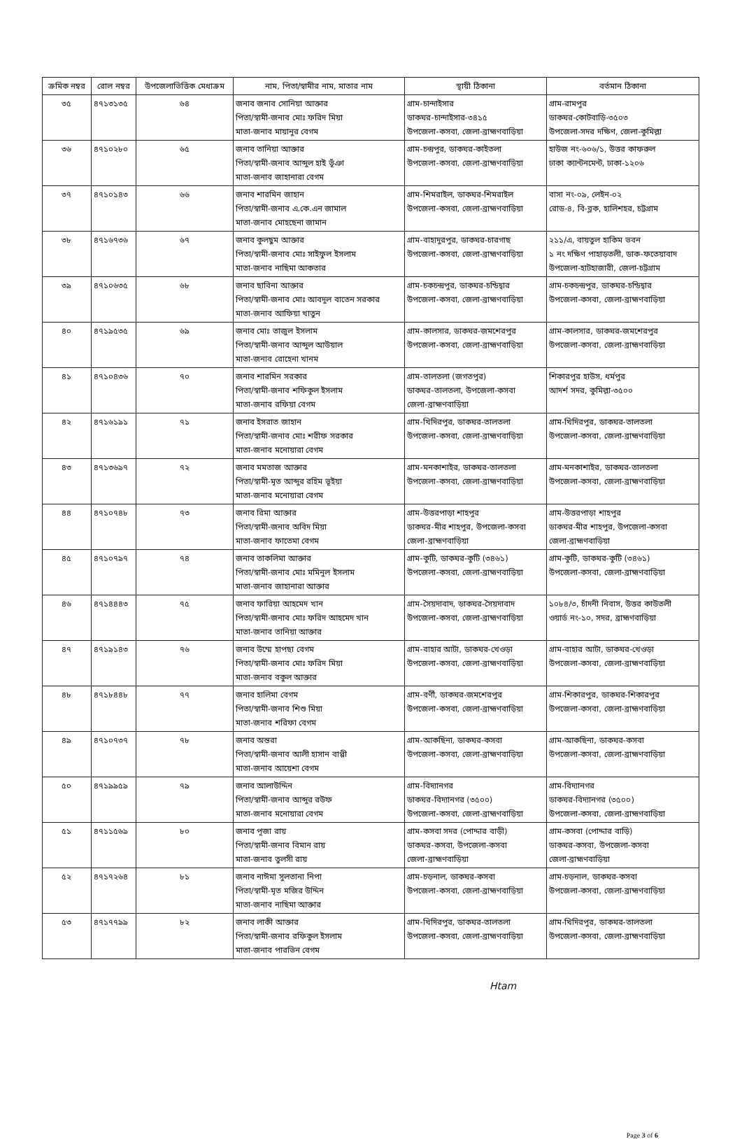| ক্রমিক নম্বর | রোল নম্বর | উপজেলাভিত্তিক মেধাক্রম | নাম, পিতা/স্বামীর নাম, মাতার নাম | স্থায়ী ঠিকানা | বর্তমান ঠিকানা |
| --- | --- | --- | --- | --- | --- |
| ৩৫ | ৪৭১৩১৩৫ | ৬৪ | জনাব জনাব সোনিয়া আক্তার পিতা/স্বামী-জনাব মোঃ ফরিদ মিয়া মাতা-জনাব মায়ানুর বেগম | গ্রাম-চান্দাইসার ডাকঘর-চান্দাইসার-৩৪১৫ উপজেলা-কসবা, জেলা-ব্রাহ্মণবাড়িয়া | গ্রাম-রামপুর ডাকঘর-কোটবাড়ি-৩৫০৩ উপজেলা-সদর দক্ষিণ, জেলা-কুমিল্লা |
| ৩৬ | ৪৭১০২৮০ | ৬৫ | জনাব তানিয়া আক্তার পিতা/স্বামী-জনাব আব্দুল হাই ভূঁঞা মাতা-জনাব জাহানারা বেগম | গ্রাম-চন্দ্রপুর, ডাকঘর-কাইতলা উপজেলা-কসবা, জেলা-ব্রাহ্মণবাড়িয়া | হাউজ নং-৬০৬/১, উত্তর কাফরুল ঢাকা ক্যান্টনমেন্ট, ঢাকা-১২০৬ |
| ৩৭ | ৪৭১০১৪৩ | ৬৬ | জনাব শারমিন জাহান পিতা/স্বামী-জনাব এ.কে.এন জামাল মাতা-জনাব মোহছেনা জামান | গ্রাম-শিমরাইল, ডাকঘর-শিমরাইল উপজেলা-কসবা, জেলা-ব্রাহ্মণবাড়িয়া | বাসা নং-০৯, লেইন-০২ রোড-৪, বি-ব্লক, হালিশহর, চট্টগ্রাম |
| ৩৮ | ৪৭১৬৭৩৬ | ৬৭ | জনাব কুলছুম আক্তার পিতা/স্বামী-জনাব মোঃ সাইফুল ইসলাম মাতা-জনাব নাছিমা আকতার | গ্রাম-বাহাদুরপুর, ডাকঘর-চারগাছ উপজেলা-কসবা, জেলা-ব্রাহ্মণবাড়িয়া | ২১১/এ, বায়তুল হাকিম ভবন ১ নং দক্ষিণ পাহাড়তলী, ডাক-ফতেয়াবাদ উপজেলা-হাটহাজারী, জেলা-চট্টগ্রাম |
| ৩৯ | ৪৭১০৬৩৫ | ৬৮ | জনাব ছাবিনা আক্তার পিতা/স্বামী-জনাব মোঃ আবদুল বাতেন সরকার মাতা-জনাব আফিয়া খাতুন | গ্রাম-চকচন্দ্রপুর, ডাকঘর-চন্ডিদ্বার উপজেলা-কসবা, জেলা-ব্রাহ্মণবাড়িয়া | গ্রাম-চকচন্দ্রপুর, ডাকঘর-চন্ডিদ্বার উপজেলা-কসবা, জেলা-ব্রাহ্মণবাড়িয়া |
| ৪০ | ৪৭১৯৫৩৫ | ৬৯ | জনাব মোঃ তাজুল ইসলাম পিতা/স্বামী-জনাব আব্দুল আউয়াল মাতা-জনাব রোহেনা খানম | গ্রাম-কালসার, ডাকঘর-জমশেরপুর উপজেলা-কসবা, জেলা-ব্রাহ্মণবাড়িয়া | গ্রাম-কালসার, ডাকঘর-জমশেরপুর উপজেলা-কসবা, জেলা-ব্রাহ্মণবাড়িয়া |
| ৪১ | ৪৭১০৪৩৬ | ৭০ | জনাব শারমিন সরকার পিতা/স্বামী-জনাব শফিকুল ইসলাম মাতা-জনাব রফিয়া বেগম | গ্রাম-তালতলা (জগতপুর) ডাকঘর-তালতলা, উপজেলা-কসবা জেলা-ব্রাহ্মণবাড়িয়া | শিকারপুর হাউস, ধর্মপুর আদর্শ সদর, কুমিল্লা-৩৫০০ |
| ৪২ | ৪৭১৬১৯১ | ৭১ | জনাব ইসরাত জাহান পিতা/স্বামী-জনাব মোঃ শরীফ সরকার মাতা-জনাব মনোয়ারা বেগম | গ্রাম-খিদিরপুর, ডাকঘর-তালতলা উপজেলা-কসবা, জেলা-ব্রাহ্মণবাড়িয়া | গ্রাম-খিদিরপুর, ডাকঘর-তালতলা উপজেলা-কসবা, জেলা-ব্রাহ্মণবাড়িয়া |
| ৪৩ | ৪৭১৩৬৯৭ | ৭২ | জনাব মমতাজ আক্তার পিতা/স্বামী-মৃত আব্দুর রহিম ভূইয়া মাতা-জনাব মনোয়ারা বেগম | গ্রাম-মনকাশাইর, ডাকঘর-তালতলা উপজেলা-কসবা, জেলা-ব্রাহ্মণবাড়িয়া | গ্রাম-মনকাশাইর, ডাকঘর-তালতলা উপজেলা-কসবা, জেলা-ব্রাহ্মণবাড়িয়া |
| ৪৪ | ৪৭১০৭৪৮ | ৭৩ | জনাব রিমা আক্তার পিতা/স্বামী-জনাব অবিদ মিয়া মাতা-জনাব ফাতেমা বেগম | গ্রাম-উত্তরপাড়া শাহপুর ডাকঘর-মীর শাহপুর, উপজেলা-কসবা জেলা-ব্রাহ্মণবাড়িয়া | গ্রাম-উত্তরপাড়া শাহপুর ডাকঘর-মীর শাহপুর, উপজেলা-কসবা জেলা-ব্রাহ্মণবাড়িয়া |
| ৪৫ | ৪৭১০৭৯৭ | ৭৪ | জনাব তাকলিমা আক্তার পিতা/স্বামী-জনাব মোঃ মমিনুল ইসলাম মাতা-জনাব জাহানারা আক্তার | গ্রাম-কুটি, ডাকঘর-কুটি (৩৪৬১) উপজেলা-কসবা, জেলা-ব্রাহ্মণবাড়িয়া | গ্রাম-কুটি, ডাকঘর-কুটি (৩৪৬১) উপজেলা-কসবা, জেলা-ব্রাহ্মণবাড়িয়া |
| ৪৬ | ৪৭১৪৪৪৩ | ৭৫ | জনাব ফারিয়া আহমেদ খান পিতা/স্বামী-জনাব মোঃ ফরিদ আহমেদ খান মাতা-জনাব তানিয়া আক্তার | গ্রাম-সৈয়দাবাদ, ডাকঘর-সৈয়দাবাদ উপজেলা-কসবা, জেলা-ব্রাহ্মণবাড়িয়া | ১০৮৪/৩, চাঁদনী নিবাস, উত্তর কাউতলী ওয়ার্ড নং-১০, সদর, ব্রাহ্মণবাড়িয়া |
| ৪৭ | ৪৭১৯১৪৩ | ৭৬ | জনাব উম্মে হাপছা বেগম পিতা/স্বামী-জনাব মোঃ ফরিদ মিয়া মাতা-জনাব বকুল আক্তার | গ্রাম-বাহার আটা, ডাকঘর-খেওড়া উপজেলা-কসবা, জেলা-ব্রাহ্মণবাড়িয়া | গ্রাম-বাহার আটা, ডাকঘর-খেওড়া উপজেলা-কসবা, জেলা-ব্রাহ্মণবাড়িয়া |
| ৪৮ | ৪৭১৮৪৪৮ | ৭৭ | জনাব হালিমা বেগম পিতা/স্বামী-জনাব শিশু মিয়া মাতা-জনাব শরিফা বেগম | গ্রাম-বর্ণী, ডাকঘর-জমশেরপুর উপজেলা-কসবা, জেলা-ব্রাহ্মণবাড়িয়া | গ্রাম-শিকারপুর, ডাকঘর-শিকারপুর উপজেলা-কসবা, জেলা-ব্রাহ্মণবাড়িয়া |
| ৪৯ | ৪৭১০৭৩৭ | ৭৮ | জনাব অন্তরা পিতা/স্বামী-জনাব আলী হাসান বাপ্পী মাতা-জনাব আয়েশা বেগম | গ্রাম-আকছিনা, ডাকঘর-কসবা উপজেলা-কসবা, জেলা-ব্রাহ্মণবাড়িয়া | গ্রাম-আকছিনা, ডাকঘর-কসবা উপজেলা-কসবা, জেলা-ব্রাহ্মণবাড়িয়া |
| ৫০ | ৪৭১৯৯৫৯ | ৭৯ | জনাব আলাউদ্দিন পিতা/স্বামী-জনাব আব্দুর রউফ মাতা-জনাব মনোয়ারা বেগম | গ্রাম-বিদ্যানগর ডাকঘর-বিদ্যানগর (৩৫০০) উপজেলা-কসবা, জেলা-ব্রাহ্মণবাড়িয়া | গ্রাম-বিদ্যানগর ডাকঘর-বিদ্যানগর (৩৫০০) উপজেলা-কসবা, জেলা-ব্রাহ্মণবাড়িয়া |
| ৫১ | ৪৭১১৫৬৯ | ৮০ | জনাব পূজা রায় পিতা/স্বামী-জনাব বিমান রায় মাতা-জনাব তুলসী রায় | গ্রাম-কসবা সদর (পোদ্দার বাড়ী) ডাকঘর-কসবা, উপজেলা-কসবা জেলা-ব্রাহ্মণবাড়িয়া | গ্রাম-কসবা (পোদ্দার বাড়ি) ডাকঘর-কসবা, উপজেলা-কসবা জেলা-ব্রাহ্মণবাড়িয়া |
| ৫২ | ৪৭১৭২৬৪ | ৮১ | জনাব নাঈমা সুলতানা নিপা পিতা/স্বামী-মৃত মজির উদ্দিন মাতা-জনাব নাছিমা আক্তার | গ্রাম-চড়নাল, ডাকঘর-কসবা উপজেলা-কসবা, জেলা-ব্রাহ্মণবাড়িয়া | গ্রাম-চড়নাল, ডাকঘর-কসবা উপজেলা-কসবা, জেলা-ব্রাহ্মণবাড়িয়া |
| ৫৩ | ৪৭১৭৭৯৯ | ৮২ | জনাব লাকী আক্তার পিতা/স্বামী-জনাব রফিকুল ইসলাম মাতা-জনাব পারভিন বেগম | গ্রাম-খিদিরপুর, ডাকঘর-তালতলা উপজেলা-কসবা, জেলা-ব্রাহ্মণবাড়িয়া | গ্রাম-খিদিরপুর, ডাকঘর-তালতলা উপজেলা-কসবা, জেলা-ব্রাহ্মণবাড়িয়া |
Htam
Page 3 of 6